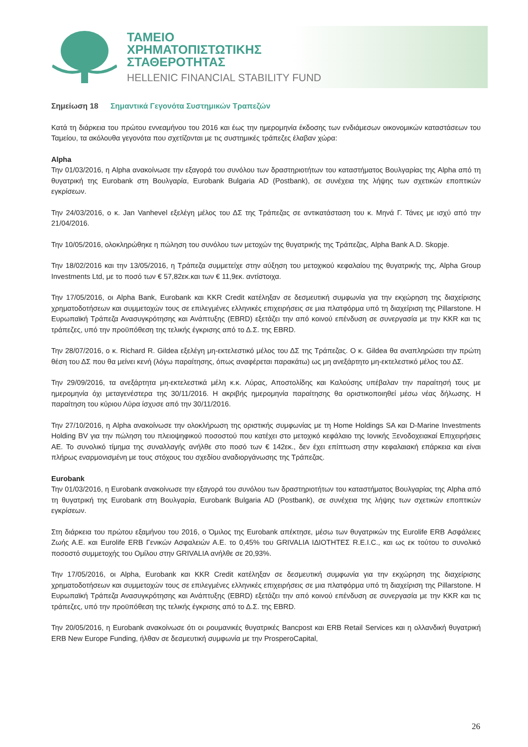ΤΑΜΕΙΟ
ΧΡΗΜΑΤΟΠΙΣΤΩΤΙΚΗΣ
ΣΤΑΘΕΡΟΤΗΤΑΣ
HELLENIC FINANCIAL STABILITY FUND
Σημείωση 18 Σημαντικά Γεγονότα Συστημικών Τραπεζών
Κατά τη διάρκεια του πρώτου εννεαμήνου του 2016 και έως την ημερομηνία έκδοσης των ενδιάμεσων οικονομικών καταστάσεων του Ταμείου, τα ακόλουθα γεγονότα που σχετίζονται με τις συστημικές τράπεζες έλαβαν χώρα:
Alpha
Την 01/03/2016, η Alpha ανακοίνωσε την εξαγορά του συνόλου των δραστηριοτήτων του καταστήματος Βουλγαρίας της Alpha από τη θυγατρική της Eurobank στη Βουλγαρία, Eurobank Bulgaria AD (Postbank), σε συνέχεια της λήψης των σχετικών εποπτικών εγκρίσεων.
Την 24/03/2016, ο κ. Jan Vanhevel εξελέγη μέλος του ΔΣ της Τράπεζας σε αντικατάσταση του κ. Μηνά Γ. Τάνες με ισχύ από την 21/04/2016.
Την 10/05/2016, ολοκληρώθηκε η πώληση του συνόλου των μετοχών της θυγατρικής της Τράπεζας, Alpha Bank A.D. Skopje.
Την 18/02/2016 και την 13/05/2016, η Τράπεζα συμμετείχε στην αύξηση του μετοχικού κεφαλαίου της θυγατρικής της, Alpha Group Investments Ltd, με το ποσό των € 57,82εκ.και των € 11,9εκ. αντίστοιχα.
Την 17/05/2016, οι Alpha Bank, Eurobank και KKR Credit κατέληξαν σε δεσμευτική συμφωνία για την εκχώρηση της διαχείρισης χρηματοδοτήσεων και συμμετοχών τους σε επιλεγμένες ελληνικές επιχειρήσεις σε μια πλατφόρμα υπό τη διαχείριση της Pillarstone. Η Ευρωπαϊκή Τράπεζα Ανασυγκρότησης και Ανάπτυξης (EBRD) εξετάζει την από κοινού επένδυση σε συνεργασία με την KKR και τις τράπεζες, υπό την προϋπόθεση της τελικής έγκρισης από το Δ.Σ. της EBRD.
Την 28/07/2016, ο κ. Richard R. Gildea εξελέγη μη-εκτελεστικό μέλος του ΔΣ της Τράπεζας. Ο κ. Gildea θα αναπληρώσει την πρώτη θέση του ΔΣ που θα μείνει κενή (λόγω παραίτησης, όπως αναφέρεται παρακάτω) ως μη ανεξάρτητο μη-εκτελεστικό μέλος του ΔΣ.
Την 29/09/2016, τα ανεξάρτητα μη-εκτελεστικά μέλη κ.κ. Λύρας, Αποστολίδης και Καλούσης υπέβαλαν την παραίτησή τους με ημερομηνία όχι μεταγενέστερα της 30/11/2016. Η ακριβής ημερομηνία παραίτησης θα οριστικοποιηθεί μέσω νέας δήλωσης. Η παραίτηση του κύριου Λύρα ίσχυσε από την 30/11/2016.
Την 27/10/2016, η Alpha ανακοίνωσε την ολοκλήρωση της οριστικής συμφωνίας με τη Home Holdings SA και D-Marine Investments Holding BV για την πώληση του πλειοψηφικού ποσοστού που κατέχει στο μετοχικό κεφάλαιο της Ιονικής Ξενοδοχειακαί Επιχειρήσεις ΑΕ. Το συνολικό τίμημα της συναλλαγής ανήλθε στο ποσό των € 142εκ., δεν έχει επίπτωση στην κεφαλαιακή επάρκεια και είναι πλήρως εναρμονισμένη με τους στόχους του σχεδίου αναδιοργάνωσης της Τράπεζας.
Eurobank
Την 01/03/2016, η Eurobank ανακοίνωσε την εξαγορά του συνόλου των δραστηριοτήτων του καταστήματος Βουλγαρίας της Alpha από τη θυγατρική της Eurobank στη Βουλγαρία, Eurobank Bulgaria AD (Postbank), σε συνέχεια της λήψης των σχετικών εποπτικών εγκρίσεων.
Στη διάρκεια του πρώτου εξαμήνου του 2016, ο Όμιλος της Eurobank απέκτησε, μέσω των θυγατρικών της Eurolife ERB Ασφάλειες Ζωής Α.Ε. και Eurolife ERB Γενικών Ασφαλειών Α.Ε. το 0,45% του GRIVALIA ΙΔΙΟΤΗΤΕΣ R.E.I.C., και ως εκ τούτου το συνολικό ποσοστό συμμετοχής του Ομίλου στην GRIVALIA ανήλθε σε 20,93%.
Την 17/05/2016, οι Alpha, Eurobank και KKR Credit κατέληξαν σε δεσμευτική συμφωνία για την εκχώρηση της διαχείρισης χρηματοδοτήσεων και συμμετοχών τους σε επιλεγμένες ελληνικές επιχειρήσεις σε μια πλατφόρμα υπό τη διαχείριση της Pillarstone. Η Ευρωπαϊκή Τράπεζα Ανασυγκρότησης και Ανάπτυξης (EBRD) εξετάζει την από κοινού επένδυση σε συνεργασία με την KKR και τις τράπεζες, υπό την προϋπόθεση της τελικής έγκρισης από το Δ.Σ. της EBRD.
Την 20/05/2016, η Eurobank ανακοίνωσε ότι οι ρουμανικές θυγατρικές Bancpost και ERB Retail Services και η ολλανδική θυγατρική ERB New Europe Funding, ήλθαν σε δεσμευτική συμφωνία με την ProsperoCapital,
26